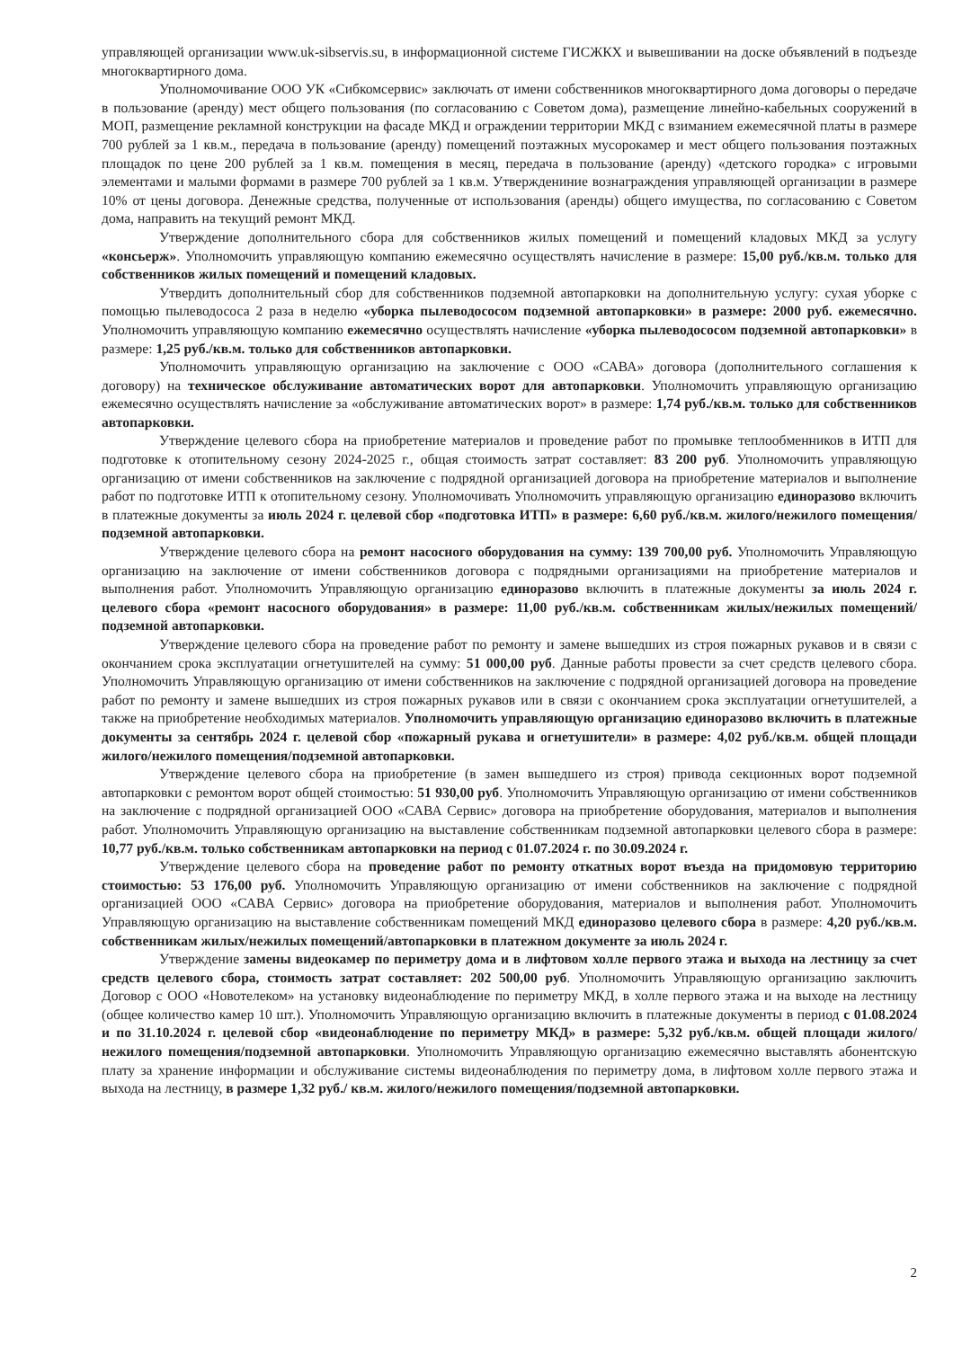управляющей организации www.uk-sibservis.su, в информационной системе ГИСЖКХ и вывешивании на доске объявлений в подъезде многоквартирного дома.
Уполномочивание ООО УК «Сибкомсервис» заключать от имени собственников многоквартирного дома договоры о передаче в пользование (аренду) мест общего пользования (по согласованию с Советом дома), размещение линейно-кабельных сооружений в МОП, размещение рекламной конструкции на фасаде МКД и ограждении территории МКД с взиманием ежемесячной платы в размере 700 рублей за 1 кв.м., передача в пользование (аренду) помещений поэтажных мусорокамер и мест общего пользования поэтажных площадок по цене 200 рублей за 1 кв.м. помещения в месяц, передача в пользование (аренду) «детского городка» с игровыми элементами и малыми формами в размере 700 рублей за 1 кв.м. Утверждениние вознаграждения управляющей организации в размере 10% от цены договора. Денежные средства, полученные от использования (аренды) общего имущества, по согласованию с Советом дома, направить на текущий ремонт МКД.
Утверждение дополнительного сбора для собственников жилых помещений и помещений кладовых МКД за услугу «консьерж». Уполномочить управляющую компанию ежемесячно осуществлять начисление в размере: 15,00 руб./кв.м. только для собственников жилых помещений и помещений кладовых.
Утвердить дополнительный сбор для собственников подземной автопарковки на дополнительную услугу: сухая уборке с помощью пылеводососа 2 раза в неделю «уборка пылеводососом подземной автопарковки» в размере: 2000 руб. ежемесячно. Уполномочить управляющую компанию ежемесячно осуществлять начисление «уборка пылеводососом подземной автопарковки» в размере: 1,25 руб./кв.м. только для собственников автопарковки.
Уполномочить управляющую организацию на заключение с ООО «САВА» договора (дополнительного соглашения к договору) на техническое обслуживание автоматических ворот для автопарковки. Уполномочить управляющую организацию ежемесячно осуществлять начисление за «обслуживание автоматических ворот» в размере: 1,74 руб./кв.м. только для собственников автопарковки.
Утверждение целевого сбора на приобретение материалов и проведение работ по промывке теплообменников в ИТП для подготовке к отопительному сезону 2024-2025 г., общая стоимость затрат составляет: 83 200 руб. Уполномочить управляющую организацию от имени собственников на заключение с подрядной организацией договора на приобретение материалов и выполнение работ по подготовке ИТП к отопительному сезону. Уполномочивать Уполномочить управляющую организацию единоразово включить в платежные документы за июль 2024 г. целевой сбор «подготовка ИТП» в размере: 6,60 руб./кв.м. жилого/нежилого помещения/подземной автопарковки.
Утверждение целевого сбора на ремонт насосного оборудования на сумму: 139 700,00 руб. Уполномочить Управляющую организацию на заключение от имени собственников договора с подрядными организациями на приобретение материалов и выполнения работ. Уполномочить Управляющую организацию единоразово включить в платежные документы за июль 2024 г. целевого сбора «ремонт насосного оборудования» в размере: 11,00 руб./кв.м. собственникам жилых/нежилых помещений/подземной автопарковки.
Утверждение целевого сбора на проведение работ по ремонту и замене вышедших из строя пожарных рукавов и в связи с окончанием срока эксплуатации огнетушителей на сумму: 51 000,00 руб. Данные работы провести за счет средств целевого сбора. Уполномочить Управляющую организацию от имени собственников на заключение с подрядной организацией договора на проведение работ по ремонту и замене вышедших из строя пожарных рукавов или в связи с окончанием срока эксплуатации огнетушителей, а также на приобретение необходимых материалов. Уполномочить управляющую организацию единоразово включить в платежные документы за сентябрь 2024 г. целевой сбор «пожарный рукава и огнетушители» в размере: 4,02 руб./кв.м. общей площади жилого/нежилого помещения/подземной автопарковки.
Утверждение целевого сбора на приобретение (в замен вышедшего из строя) привода секционных ворот подземной автопарковки с ремонтом ворот общей стоимостью: 51 930,00 руб. Уполномочить Управляющую организацию от имени собственников на заключение с подрядной организацией ООО «САВА Сервис» договора на приобретение оборудования, материалов и выполнения работ. Уполномочить Управляющую организацию на выставление собственникам подземной автопарковки целевого сбора в размере: 10,77 руб./кв.м. только собственникам автопарковки на период с 01.07.2024 г. по 30.09.2024 г.
Утверждение целевого сбора на проведение работ по ремонту откатных ворот въезда на придомовую территорию стоимостью: 53 176,00 руб. Уполномочить Управляющую организацию от имени собственников на заключение с подрядной организацией ООО «САВА Сервис» договора на приобретение оборудования, материалов и выполнения работ. Уполномочить Управляющую организацию на выставление собственникам помещений МКД единоразово целевого сбора в размере: 4,20 руб./кв.м. собственникам жилых/нежилых помещений/автопарковки в платежном документе за июль 2024 г.
Утверждение замены видеокамер по периметру дома и в лифтовом холле первого этажа и выхода на лестницу за счет средств целевого сбора, стоимость затрат составляет: 202 500,00 руб. Уполномочить Управляющую организацию заключить Договор с ООО «Новотелеком» на установку видеонаблюдение по периметру МКД, в холле первого этажа и на выходе на лестницу (общее количество камер 10 шт.). Уполномочить Управляющую организацию включить в платежные документы в период с 01.08.2024 и по 31.10.2024 г. целевой сбор «видеонаблюдение по периметру МКД» в размере: 5,32 руб./кв.м. общей площади жилого/нежилого помещения/подземной автопарковки. Уполномочить Управляющую организацию ежемесячно выставлять абонентскую плату за хранение информации и обслуживание системы видеонаблюдения по периметру дома, в лифтовом холле первого этажа и выхода на лестницу, в размере 1,32 руб./ кв.м. жилого/нежилого помещения/подземной автопарковки.
2